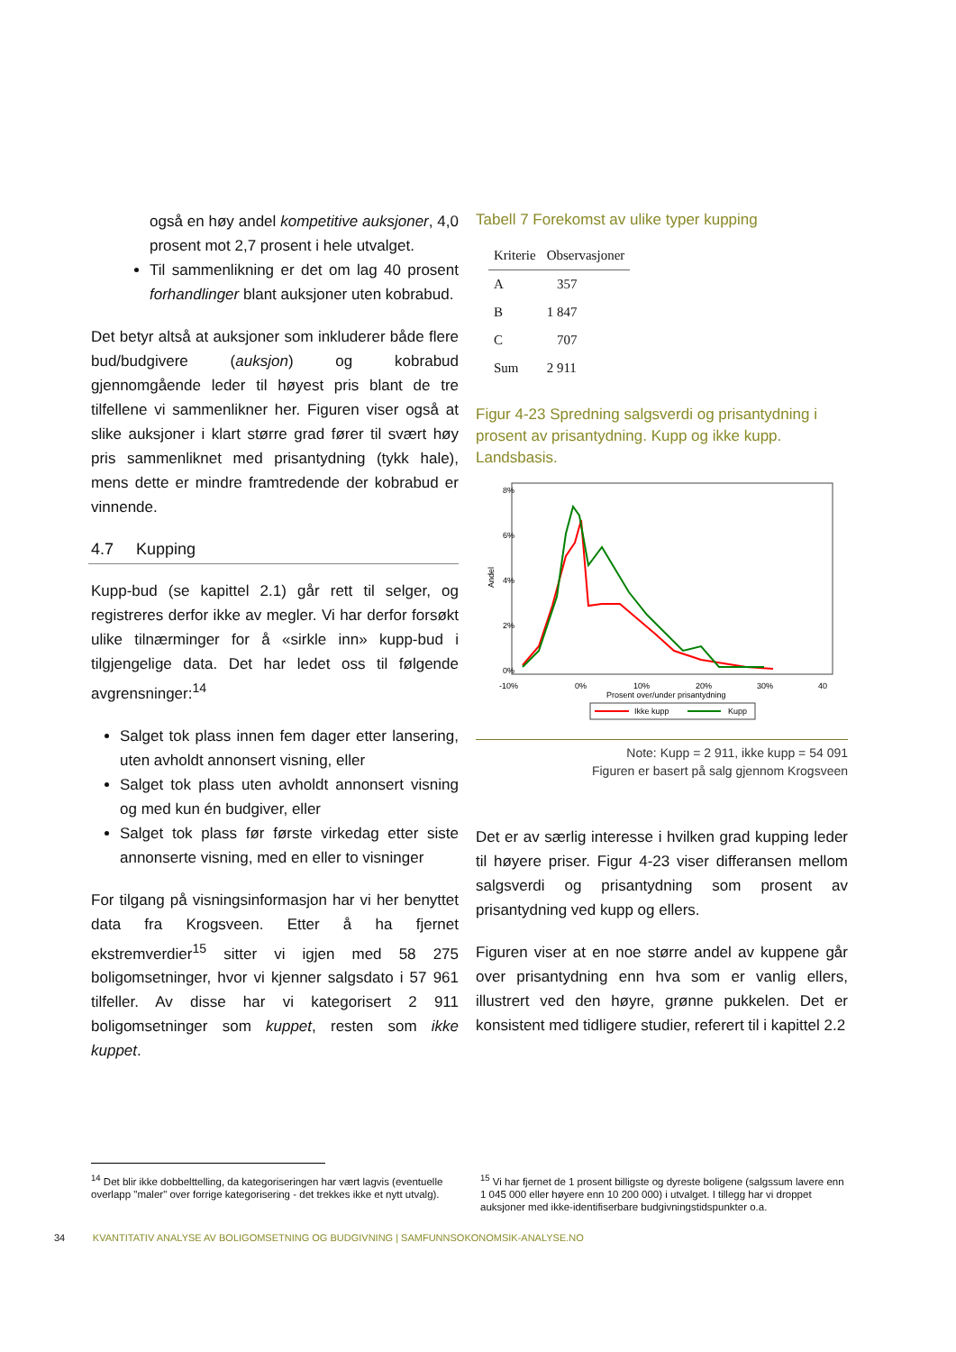også en høy andel kompetitive auksjoner, 4,0 prosent mot 2,7 prosent i hele utvalget.
Til sammenlikning er det om lag 40 prosent forhandlinger blant auksjoner uten kobrabud.
Det betyr altså at auksjoner som inkluderer både flere bud/budgivere (auksjon) og kobrabud gjennomgående leder til høyest pris blant de tre tilfellene vi sammenlikner her. Figuren viser også at slike auksjoner i klart større grad fører til svært høy pris sammenliknet med prisantydning (tykk hale), mens dette er mindre framtredende der kobrabud er vinnende.
4.7 Kupping
Kupp-bud (se kapittel 2.1) går rett til selger, og registreres derfor ikke av megler. Vi har derfor forsøkt ulike tilnærminger for å «sirkle inn» kupp-bud i tilgjengelige data. Det har ledet oss til følgende avgrensninger:<sup>14</sup>
Salget tok plass innen fem dager etter lansering, uten avholdt annonsert visning, eller
Salget tok plass uten avholdt annonsert visning og med kun én budgiver, eller
Salget tok plass før første virkedag etter siste annonserte visning, med en eller to visninger
For tilgang på visningsinformasjon har vi her benyttet data fra Krogsveen. Etter å ha fjernet ekstremverdier<sup>15</sup> sitter vi igjen med 58 275 boligomsetninger, hvor vi kjenner salgsdato i 57 961 tilfeller. Av disse har vi kategorisert 2 911 boligomsetninger som kuppet, resten som ikke kuppet.
Tabell 7 Forekomst av ulike typer kupping
| Kriterie | Observasjoner |
| --- | --- |
| A | 357 |
| B | 1 847 |
| C | 707 |
| Sum | 2 911 |
Figur 4-23 Spredning salgsverdi og prisantydning i prosent av prisantydning. Kupp og ikke kupp. Landsbasis.
Andel
0%
2%
4%
6%
8%
-10%
0%
10%
20%
30%
40
Prosent over/under prisantydning
Ikke kupp
Kupp
Note: Kupp = 2 911, ikke kupp = 54 091
Figuren er basert på salg gjennom Krogsveen
Det er av særlig interesse i hvilken grad kupping leder til høyere priser. Figur 4-23 viser differansen mellom salgsverdi og prisantydning som prosent av prisantydning ved kupp og ellers.
Figuren viser at en noe større andel av kuppene går over prisantydning enn hva som er vanlig ellers, illustrert ved den høyre, grønne pukkelen. Det er konsistent med tidligere studier, referert til i kapittel 2.2
<sup>14</sup> Det blir ikke dobbelttelling, da kategoriseringen har vært lagvis (eventuelle overlapp "maler" over forrige kategorisering - det trekkes ikke et nytt utvalg).
<sup>15</sup> Vi har fjernet de 1 prosent billigste og dyreste boligene (salgssum lavere enn 1 045 000 eller høyere enn 10 200 000) i utvalget. I tillegg har vi droppet auksjoner med ikke-identifiserbare budgivningstidspunkter o.a.
34 KVANTITATIV ANALYSE AV BOLIGOMSETNING OG BUDGIVNING | SAMFUNNSOKONOMSIK-ANALYSE.NO